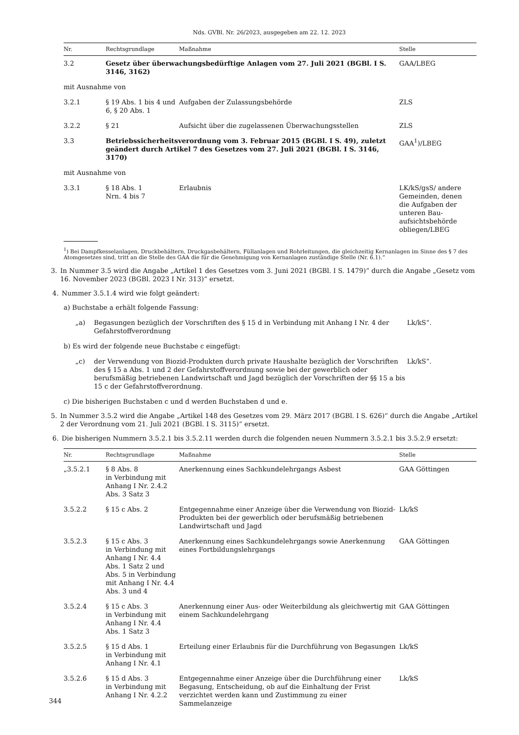Nds. GVBl. Nr. 26/2023, ausgegeben am 22. 12. 2023
| Nr. | Rechtsgrundlage | Maßnahme | Stelle |
| --- | --- | --- | --- |
| 3.2 | Gesetz über überwachungsbedürftige Anlagen vom 27. Juli 2021 (BGBl. I S. 3146, 3162) | | GAA/LBEG |
| mit Ausnahme von | | | |
| 3.2.1 | § 19 Abs. 1 bis 4 und 6, § 20 Abs. 1 | Aufgaben der Zulassungsbehörde | ZLS |
| 3.2.2 | § 21 | Aufsicht über die zugelassenen Überwachungsstellen | ZLS |
| 3.3 | Betriebssicherheitsverordnung vom 3. Februar 2015 (BGBl. I S. 49), zuletzt geändert durch Artikel 7 des Gesetzes vom 27. Juli 2021 (BGBl. I S. 3146, 3170) | | GAA<sup>1</sup>)/LBEG |
| mit Ausnahme von | | | |
| 3.3.1 | § 18 Abs. 1 Nrn. 4 bis 7 | Erlaubnis | LK/kS/gsS/ andere Gemeinden, denen die Aufgaben der unteren Bau­aufsichtsbehörde obliegen/LBEG |
<sup>1</sup>) Bei Dampfkesselanlagen, Druckbehältern, Druckgasbehältern, Füllanlagen und Rohrleitungen, die gleichzeitig Kernanlagen im Sinne des § 7 des Atomgesetzes sind, tritt an die Stelle des GAA die für die Genehmigung von Kernanlagen zuständige Stelle (Nr. 6.1).“
3. In Nummer 3.5 wird die Angabe „Artikel 1 des Gesetzes vom 3. Juni 2021 (BGBl. I S. 1479)“ durch die Angabe „Gesetz vom 16. November 2023 (BGBl. 2023 I Nr. 313)“ ersetzt.
4. Nummer 3.5.1.4 wird wie folgt geändert:
a) Buchstabe a erhält folgende Fassung:
„a) Begasungen bezüglich der Vorschriften des § 15 d in Verbindung mit Anhang I Nr. 4 der Gefahrstoffverordnung Lk/kS“.
b) Es wird der folgende neue Buchstabe c eingefügt:
„c) der Verwendung von Biozid-Produkten durch private Haushalte bezüglich der Vorschriften des § 15 a Abs. 1 und 2 der Gefahrstoffverordnung sowie bei der gewerblich oder berufsmäßig betriebenen Landwirtschaft und Jagd bezüglich der Vorschriften der §§ 15 a bis 15 c der Gefahrstoffverordnung. Lk/kS“.
c) Die bisherigen Buchstaben c und d werden Buchstaben d und e.
5. In Nummer 3.5.2 wird die Angabe „Artikel 148 des Gesetzes vom 29. März 2017 (BGBl. I S. 626)“ durch die Angabe „Artikel 2 der Verordnung vom 21. Juli 2021 (BGBl. I S. 3115)“ ersetzt.
6. Die bisherigen Nummern 3.5.2.1 bis 3.5.2.11 werden durch die folgenden neuen Nummern 3.5.2.1 bis 3.5.2.9 ersetzt:
| Nr. | Rechtsgrundlage | Maßnahme | Stelle |
| --- | --- | --- | --- |
| „3.5.2.1 | § 8 Abs. 8 in Verbindung mit Anhang I Nr. 2.4.2 Abs. 3 Satz 3 | Anerkennung eines Sachkundelehrgangs Asbest | GAA Göttingen |
| 3.5.2.2 | § 15 c Abs. 2 | Entgegennahme einer Anzeige über die Verwendung von Biozid-Produkten bei der gewerblich oder berufsmäßig betriebenen Landwirtschaft und Jagd | Lk/kS |
| 3.5.2.3 | § 15 c Abs. 3 in Verbindung mit Anhang I Nr. 4.4 Abs. 1 Satz 2 und Abs. 5 in Verbindung mit Anhang I Nr. 4.4 Abs. 3 und 4 | Anerkennung eines Sachkundelehrgangs sowie Anerkennung eines Fortbildungslehrgangs | GAA Göttingen |
| 3.5.2.4 | § 15 c Abs. 3 in Verbindung mit Anhang I Nr. 4.4 Abs. 1 Satz 3 | Anerkennung einer Aus- oder Weiterbildung als gleichwertig mit einem Sachkundelehrgang | GAA Göttingen |
| 3.5.2.5 | § 15 d Abs. 1 in Verbindung mit Anhang I Nr. 4.1 | Erteilung einer Erlaubnis für die Durchführung von Begasungen | Lk/kS |
| 3.5.2.6 | § 15 d Abs. 3 in Verbindung mit Anhang I Nr. 4.2.2 | Entgegennahme einer Anzeige über die Durchführung einer Begasung, Entscheidung, ob auf die Einhaltung der Frist verzichtet werden kann und Zustimmung zu einer Sammelanzeige | Lk/kS |
344